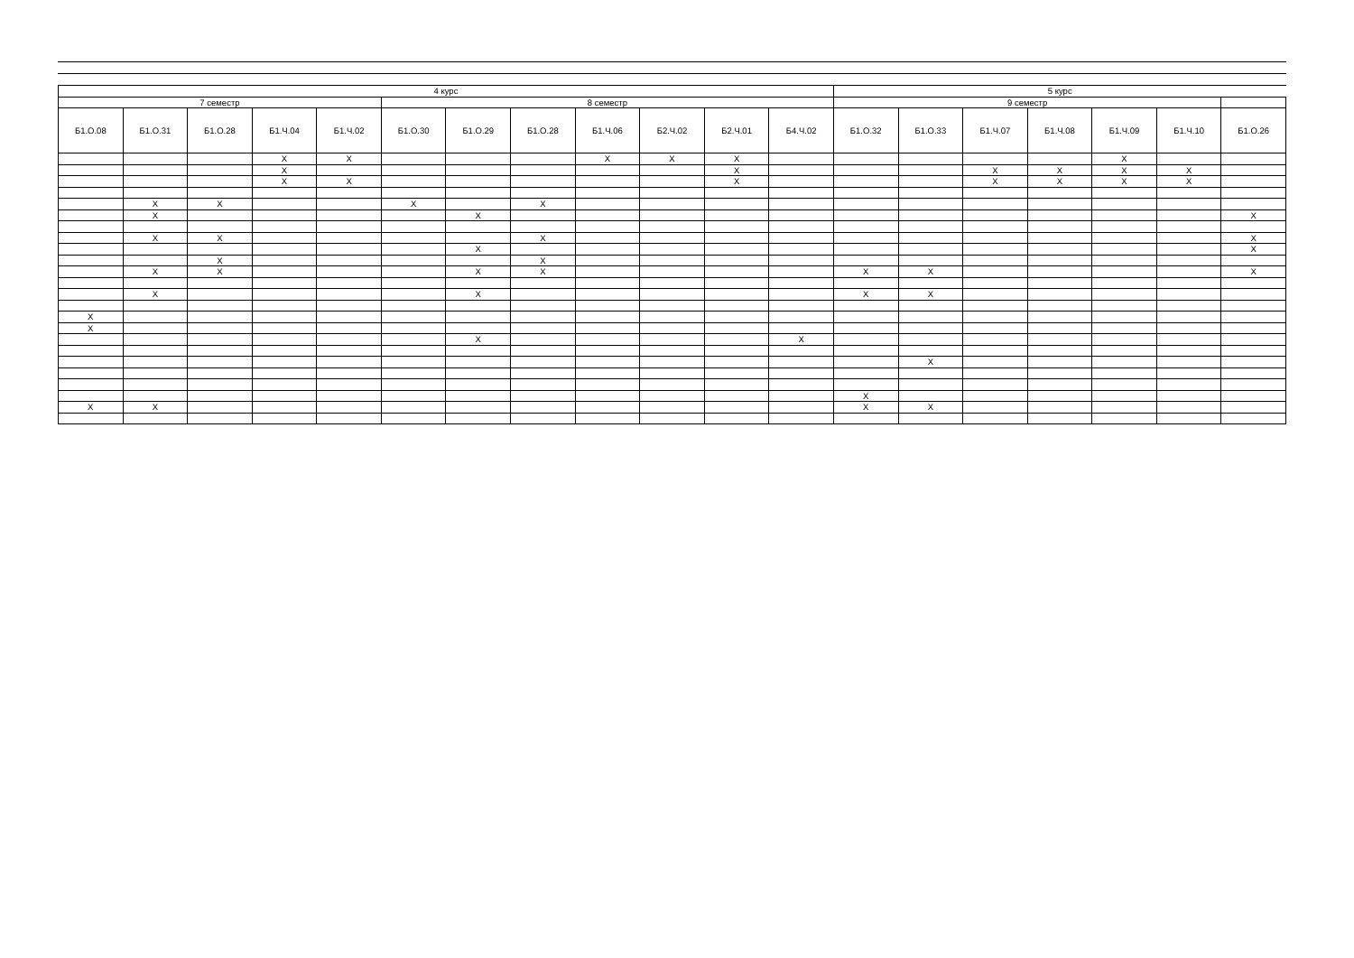| 4 курс | | | | | | | | | | | | 5 курс | | | | | | |
| --- | --- | --- | --- | --- | --- | --- | --- | --- | --- | --- | --- | --- | --- | --- | --- | --- | --- | --- |
| 7 семестр | | | | | 8 семестр | | | | | | | 9 семестр | | | | | | |
| Б1.О.08 | Б1.О.31 | Б1.О.28 | Б1.Ч.04 | Б1.Ч.02 | Б1.О.30 | Б1.О.29 | Б1.О.28 | Б1.Ч.06 | Б2.Ч.02 | Б2.Ч.01 | Б4.Ч.02 | Б1.О.32 | Б1.О.33 | Б1.Ч.07 | Б1.Ч.08 | Б1.Ч.09 | Б1.Ч.10 | Б1.О.26 |
| | | | X | X | | | | X | X | X | | | | | | X | | |
| | | | X | | | | | | | X | | | | X | X | X | X | |
| | | | X | X | | | | | | X | | | | X | X | X | X | |
| | X | X | | | X | | X | | | | | | | | | | | |
| | X | | | | | X | | | | | | | | | | | | X |
| | X | X | | | | | X | | | | | | | | | | | X |
| | | | | | | X | | | | | | | | | | | | X |
| | | X | | | | | X | | | | | | | | | | | |
| | X | X | | | | X | X | | | | | X | X | | | | | X |
| | X | | | | | X | | | | | | X | X | | | | | |
| X | | | | | | | | | | | | | | | | | | |
| X | | | | | | | | | | | | | | | | | | |
| | | | | | | X | | | | | X | | | | | | | |
| | | | | | | | | | | | | | X | | | | | |
| | | | | | | | | | | | | X | | | | | | |
| X | X | | | | | | | | | | | X | X | | | | | |